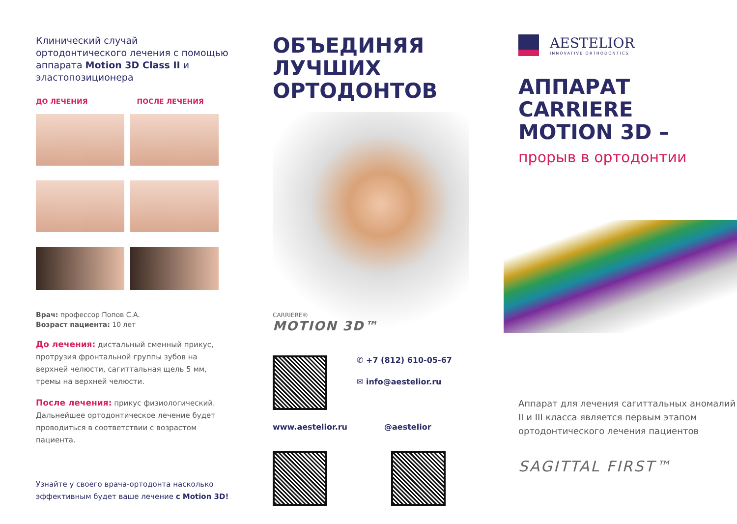Клинический случай ортодонтического лечения с помощью аппарата Motion 3D Class II и эластопозиционера
ДО ЛЕЧЕНИЯ ПОСЛЕ ЛЕЧЕНИЯ
Врач: профессор Попов С.А.
Возраст пациента: 10 лет
До лечения: дистальный сменный прикус, протрузия фронтальной группы зубов на верхней челюсти, сагиттальная щель 5 мм, тремы на верхней челюсти.
После лечения: прикус физиологический. Дальнейшее ортодонтическое лечение будет проводиться в соответствии с возрастом пациента.
Узнайте у своего врача-ортодонта насколько эффективным будет ваше лечение с Motion 3D!
ОБЪЕДИНЯЯ
ЛУЧШИХ
ОРТОДОНТОВ
CARRIERE®
MOTION 3D™
✆ +7 (812) 610-05-67
✉ info@aestelior.ru
www.aestelior.ru @aestelior
AESTELIOR
INNOVATIVE ORTHODONTICS
АППАРАТ
CARRIERE
MOTION 3D –
прорыв в ортодонтии
Аппарат для лечения сагиттальных аномалий II и III класса является первым этапом ортодонтического лечения пациентов
SAGITTAL FIRST™